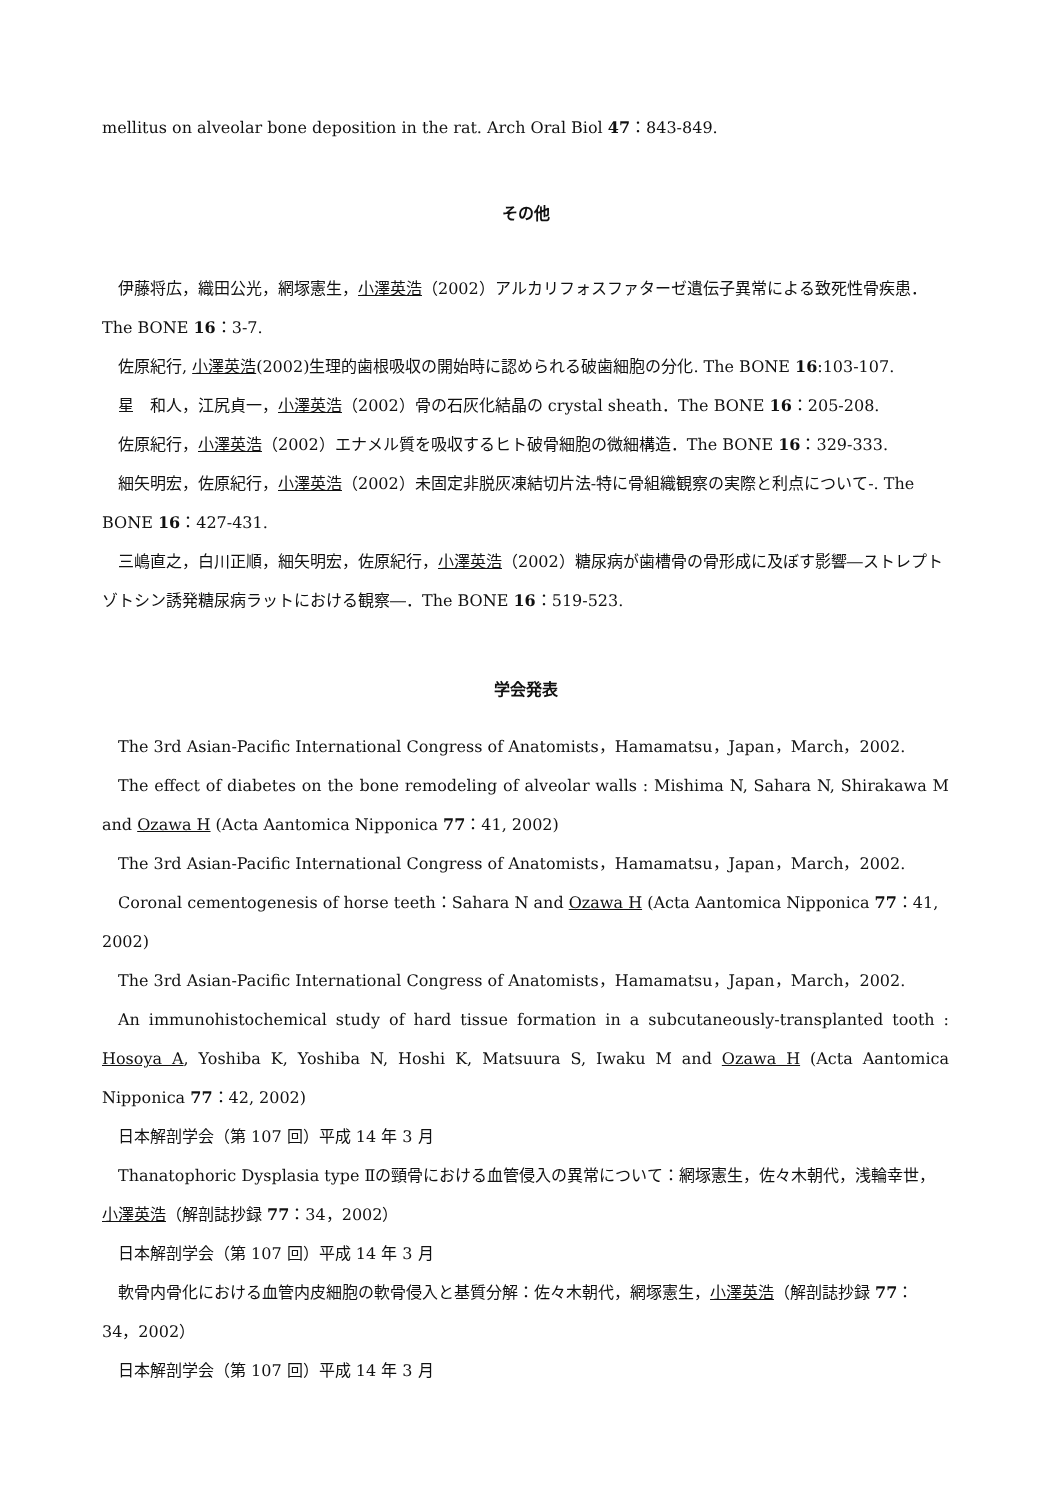mellitus on alveolar bone deposition in the rat. Arch Oral Biol 47：843-849.
その他
伊藤将広，織田公光，網塚憲生，小澤英浩（2002）アルカリフォスファターゼ遺伝子異常による致死性骨疾患．The BONE 16：3-7.
佐原紀行, 小澤英浩(2002)生理的歯根吸収の開始時に認められる破歯細胞の分化. The BONE 16:103-107.
星　和人，江尻貞一，小澤英浩（2002）骨の石灰化結晶の crystal sheath．The BONE 16：205-208.
佐原紀行，小澤英浩（2002）エナメル質を吸収するヒト破骨細胞の微細構造．The BONE 16：329-333.
細矢明宏，佐原紀行，小澤英浩（2002）未固定非脱灰凍結切片法-特に骨組織観察の実際と利点について-. The BONE 16：427-431.
三嶋直之，白川正順，細矢明宏，佐原紀行，小澤英浩（2002）糖尿病が歯槽骨の骨形成に及ぼす影響―ストレプトゾトシン誘発糖尿病ラットにおける観察―．The BONE 16：519-523.
学会発表
The 3rd Asian-Pacific International Congress of Anatomists，Hamamatsu，Japan，March，2002.
The effect of diabetes on the bone remodeling of alveolar walls : Mishima N, Sahara N, Shirakawa M and Ozawa H (Acta Aantomica Nipponica 77：41, 2002)
The 3rd Asian-Pacific International Congress of Anatomists，Hamamatsu，Japan，March，2002.
Coronal cementogenesis of horse teeth：Sahara N and Ozawa H (Acta Aantomica Nipponica 77：41, 2002)
The 3rd Asian-Pacific International Congress of Anatomists，Hamamatsu，Japan，March，2002.
An immunohistochemical study of hard tissue formation in a subcutaneously-transplanted tooth : Hosoya A, Yoshiba K, Yoshiba N, Hoshi K, Matsuura S, Iwaku M and Ozawa H (Acta Aantomica Nipponica 77：42, 2002)
日本解剖学会（第 107 回）平成 14 年 3 月
Thanatophoric Dysplasia type Ⅱの頸骨における血管侵入の異常について：網塚憲生，佐々木朝代，浅輪幸世，小澤英浩（解剖誌抄録 77：34，2002）
日本解剖学会（第 107 回）平成 14 年 3 月
軟骨内骨化における血管内皮細胞の軟骨侵入と基質分解：佐々木朝代，網塚憲生，小澤英浩（解剖誌抄録 77：34，2002）
日本解剖学会（第 107 回）平成 14 年 3 月